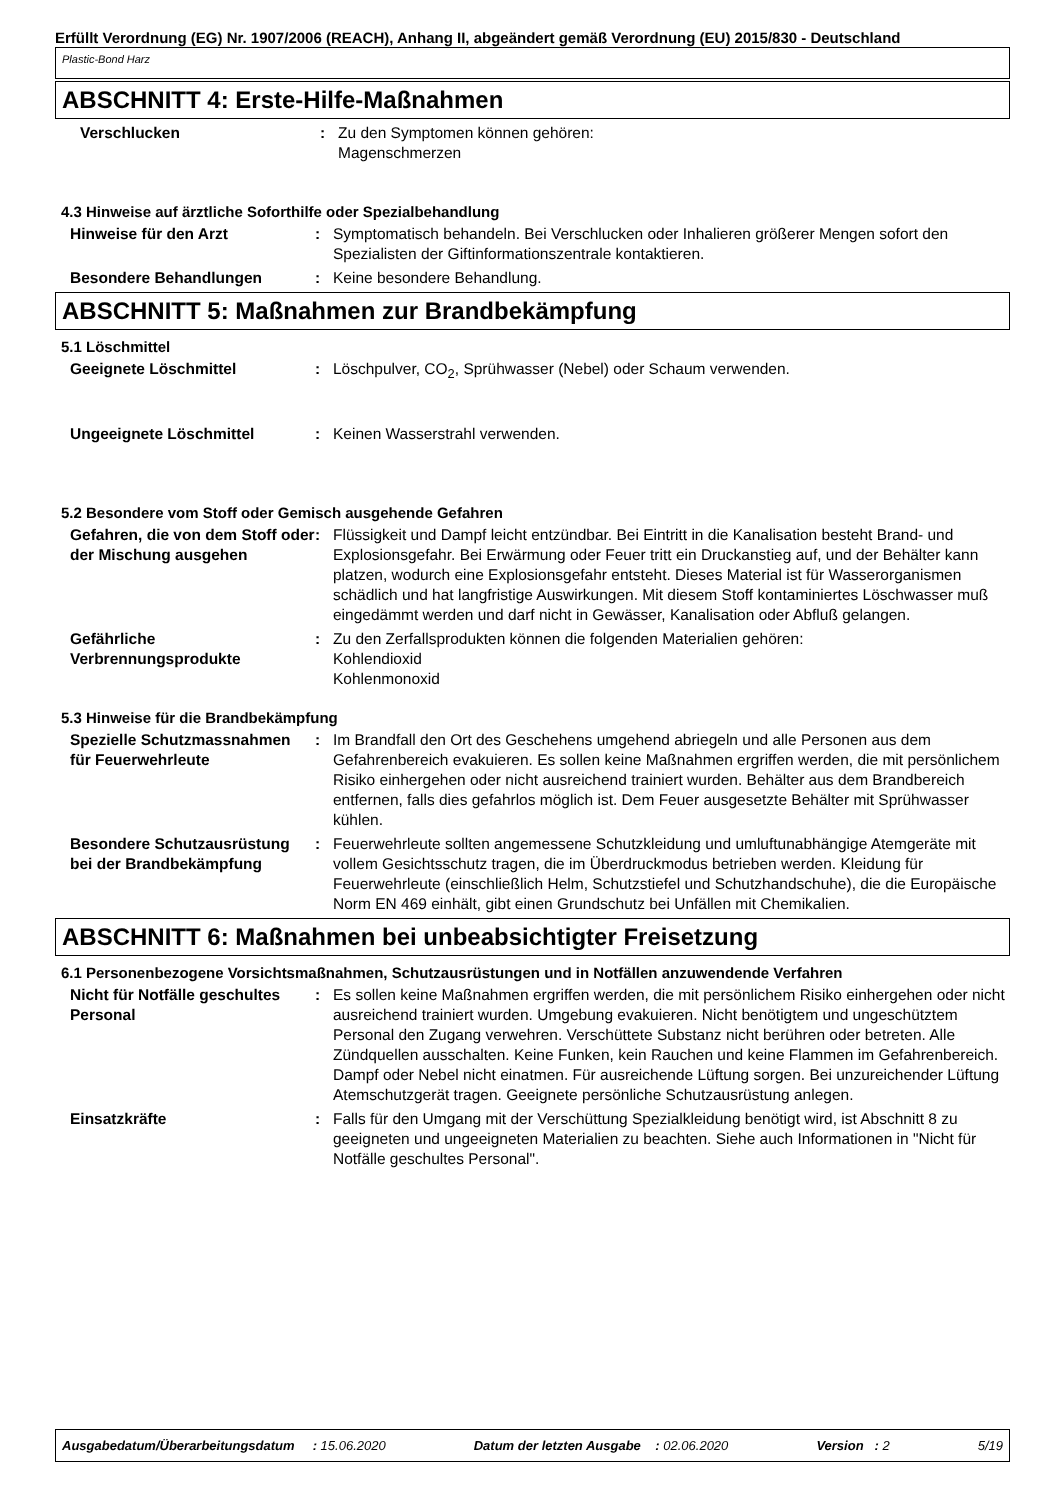Erfüllt Verordnung (EG) Nr. 1907/2006 (REACH), Anhang II, abgeändert gemäß Verordnung (EU) 2015/830 - Deutschland
Plastic-Bond Harz
ABSCHNITT 4: Erste-Hilfe-Maßnahmen
Verschlucken : Zu den Symptomen können gehören:
Magenschmerzen
4.3 Hinweise auf ärztliche Soforthilfe oder Spezialbehandlung
Hinweise für den Arzt : Symptomatisch behandeln. Bei Verschlucken oder Inhalieren größerer Mengen sofort den Spezialisten der Giftinformationszentrale kontaktieren.
Besondere Behandlungen : Keine besondere Behandlung.
ABSCHNITT 5: Maßnahmen zur Brandbekämpfung
5.1 Löschmittel
Geeignete Löschmittel : Löschpulver, CO<sub>2</sub>, Sprühwasser (Nebel) oder Schaum verwenden.
Ungeeignete Löschmittel : Keinen Wasserstrahl verwenden.
5.2 Besondere vom Stoff oder Gemisch ausgehende Gefahren
Gefahren, die von dem Stoff oder der Mischung ausgehen
: Flüssigkeit und Dampf leicht entzündbar. Bei Eintritt in die Kanalisation besteht Brand- und Explosionsgefahr. Bei Erwärmung oder Feuer tritt ein Druckanstieg auf, und der Behälter kann platzen, wodurch eine Explosionsgefahr entsteht. Dieses Material ist für Wasserorganismen schädlich und hat langfristige Auswirkungen. Mit diesem Stoff kontaminiertes Löschwasser muß eingedämmt werden und darf nicht in Gewässer, Kanalisation oder Abfluß gelangen.
Gefährliche Verbrennungsprodukte
: Zu den Zerfallsprodukten können die folgenden Materialien gehören:
Kohlendioxid
Kohlenmonoxid
5.3 Hinweise für die Brandbekämpfung
Spezielle Schutzmassnahmen für Feuerwehrleute
: Im Brandfall den Ort des Geschehens umgehend abriegeln und alle Personen aus dem Gefahrenbereich evakuieren. Es sollen keine Maßnahmen ergriffen werden, die mit persönlichem Risiko einhergehen oder nicht ausreichend trainiert wurden. Behälter aus dem Brandbereich entfernen, falls dies gefahrlos möglich ist. Dem Feuer ausgesetzte Behälter mit Sprühwasser kühlen.
Besondere Schutzausrüstung bei der Brandbekämpfung
: Feuerwehrleute sollten angemessene Schutzkleidung und umluftunabhängige Atemgeräte mit vollem Gesichtsschutz tragen, die im Überdruckmodus betrieben werden. Kleidung für Feuerwehrleute (einschließlich Helm, Schutzstiefel und Schutzhandschuhe), die die Europäische Norm EN 469 einhält, gibt einen Grundschutz bei Unfällen mit Chemikalien.
ABSCHNITT 6: Maßnahmen bei unbeabsichtigter Freisetzung
6.1 Personenbezogene Vorsichtsmaßnahmen, Schutzausrüstungen und in Notfällen anzuwendende Verfahren
Nicht für Notfälle geschultes Personal
: Es sollen keine Maßnahmen ergriffen werden, die mit persönlichem Risiko einhergehen oder nicht ausreichend trainiert wurden. Umgebung evakuieren. Nicht benötigtem und ungeschütztem Personal den Zugang verwehren. Verschüttete Substanz nicht berühren oder betreten. Alle Zündquellen ausschalten. Keine Funken, kein Rauchen und keine Flammen im Gefahrenbereich. Dampf oder Nebel nicht einatmen. Für ausreichende Lüftung sorgen. Bei unzureichender Lüftung Atemschutzgerät tragen. Geeignete persönliche Schutzausrüstung anlegen.
Einsatzkräfte : Falls für den Umgang mit der Verschüttung Spezialkleidung benötigt wird, ist Abschnitt 8 zu geeigneten und ungeeigneten Materialien zu beachten. Siehe auch Informationen in "Nicht für Notfälle geschultes Personal".
Ausgabedatum/Überarbeitungsdatum : 15.06.2020 Datum der letzten Ausgabe : 02.06.2020 Version : 2 5/19